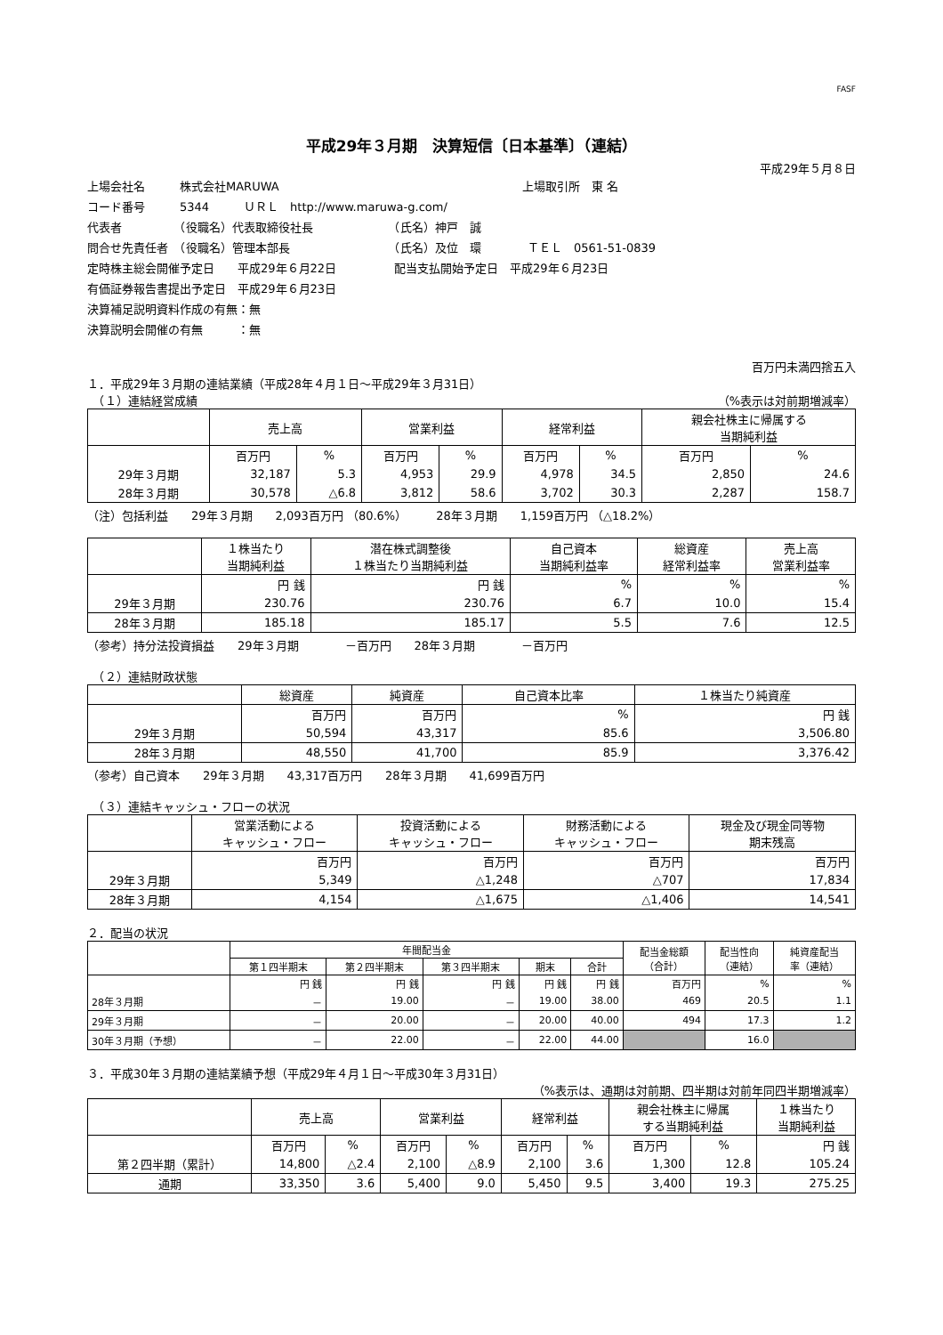FASF
平成29年３月期　決算短信〔日本基準〕（連結）
平成29年５月８日
上場会社名　　　株式会社MARUWA　　　　　　　　　　　　　　　　　　　　　上場取引所　東 名
コード番号　　　5344　　　ＵＲＬ　http://www.maruwa-g.com/
代表者　　　　　（役職名）代表取締役社長　　　　　　　（氏名）神戸　誠
問合せ先責任者　（役職名）管理本部長　　　　　　　　　（氏名）及位　環　　　　ＴＥＬ　0561-51-0839
定時株主総会開催予定日　　平成29年６月22日　　　　　配当支払開始予定日　平成29年６月23日
有価証券報告書提出予定日　平成29年６月23日
決算補足説明資料作成の有無：無
決算説明会開催の有無　　　：無
百万円未満四捨五入
１．平成29年３月期の連結業績（平成28年４月１日～平成29年３月31日）
　（１）連結経営成績 （%表示は対前期増減率）
| | 売上高 | | 営業利益 | | 経常利益 | | 親会社株主に帰属する 当期純利益 | |
| --- | --- | --- | --- | --- | --- | --- | --- | --- |
| | 百万円 | % | 百万円 | % | 百万円 | % | 百万円 | % |
| 29年３月期 | 32,187 | 5.3 | 4,953 | 29.9 | 4,978 | 34.5 | 2,850 | 24.6 |
| 28年３月期 | 30,578 | △6.8 | 3,812 | 58.6 | 3,702 | 30.3 | 2,287 | 158.7 |
（注）包括利益　　29年３月期　　2,093百万円 （80.6%）　　　28年３月期　　1,159百万円 （△18.2%）
| | １株当たり 当期純利益 | 潜在株式調整後 １株当たり当期純利益 | 自己資本 当期純利益率 | 総資産 経常利益率 | 売上高 営業利益率 |
| --- | --- | --- | --- | --- | --- |
| | 円 銭 | 円 銭 | % | % | % |
| 29年３月期 | 230.76 | 230.76 | 6.7 | 10.0 | 15.4 |
| 28年３月期 | 185.18 | 185.17 | 5.5 | 7.6 | 12.5 |
（参考）持分法投資損益　　29年３月期　　　　－百万円　　28年３月期　　　　－百万円
　（２）連結財政状態
| | 総資産 | 純資産 | 自己資本比率 | １株当たり純資産 |
| --- | --- | --- | --- | --- |
| | 百万円 | 百万円 | % | 円 銭 |
| 29年３月期 | 50,594 | 43,317 | 85.6 | 3,506.80 |
| 28年３月期 | 48,550 | 41,700 | 85.9 | 3,376.42 |
（参考）自己資本　　29年３月期　　43,317百万円　　28年３月期　　41,699百万円
　（３）連結キャッシュ・フローの状況
| | 営業活動による キャッシュ・フロー | 投資活動による キャッシュ・フロー | 財務活動による キャッシュ・フロー | 現金及び現金同等物 期末残高 |
| --- | --- | --- | --- | --- |
| | 百万円 | 百万円 | 百万円 | 百万円 |
| 29年３月期 | 5,349 | △1,248 | △707 | 17,834 |
| 28年３月期 | 4,154 | △1,675 | △1,406 | 14,541 |
２．配当の状況
| | 年間配当金 | | | | | 配当金総額 （合計） | 配当性向 （連結） | 純資産配当 率（連結） |
| --- | --- | --- | --- | --- | --- | --- | --- | --- |
| | 第１四半期末 | 第２四半期末 | 第３四半期末 | 期末 | 合計 | | | |
| | 円 銭 | 円 銭 | 円 銭 | 円 銭 | 円 銭 | 百万円 | % | % |
| 28年３月期 | － | 19.00 | － | 19.00 | 38.00 | 469 | 20.5 | 1.1 |
| 29年３月期 | － | 20.00 | － | 20.00 | 40.00 | 494 | 17.3 | 1.2 |
| 30年３月期（予想） | － | 22.00 | － | 22.00 | 44.00 | | 16.0 | |
３．平成30年３月期の連結業績予想（平成29年４月１日～平成30年３月31日）
（%表示は、通期は対前期、四半期は対前年同四半期増減率）
| | 売上高 | | 営業利益 | | 経常利益 | | 親会社株主に帰属 する当期純利益 | | １株当たり 当期純利益 |
| --- | --- | --- | --- | --- | --- | --- | --- | --- | --- |
| | 百万円 | % | 百万円 | % | 百万円 | % | 百万円 | % | 円 銭 |
| 第２四半期（累計） | 14,800 | △2.4 | 2,100 | △8.9 | 2,100 | 3.6 | 1,300 | 12.8 | 105.24 |
| 通期 | 33,350 | 3.6 | 5,400 | 9.0 | 5,450 | 9.5 | 3,400 | 19.3 | 275.25 |